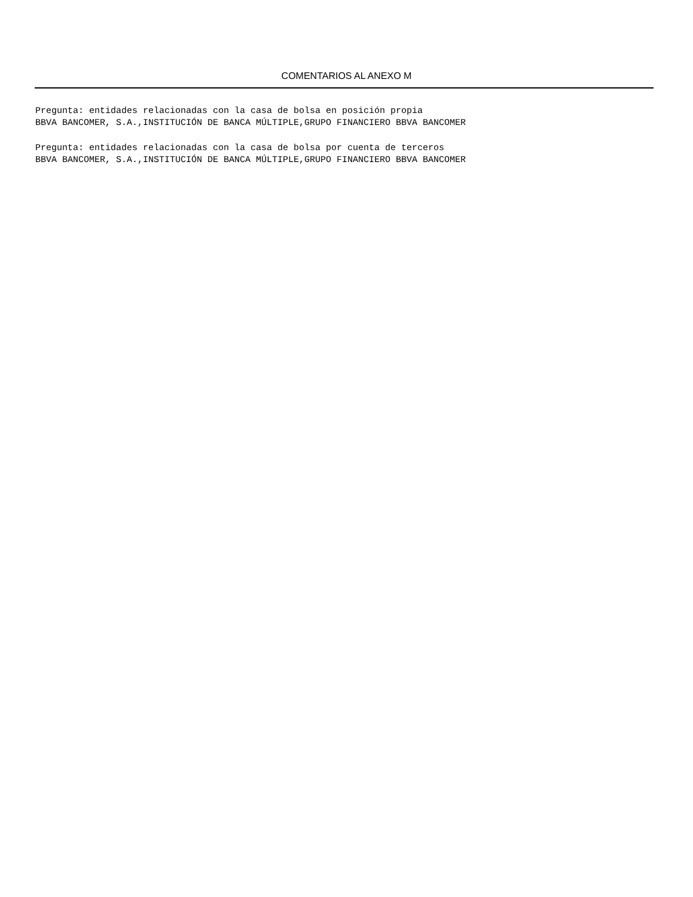COMENTARIOS AL ANEXO M
Pregunta: entidades relacionadas con la casa de bolsa en posición propia
BBVA BANCOMER, S.A.,INSTITUCIÓN DE BANCA MÚLTIPLE,GRUPO FINANCIERO BBVA BANCOMER
Pregunta: entidades relacionadas con la casa de bolsa por cuenta de terceros
BBVA BANCOMER, S.A.,INSTITUCIÓN DE BANCA MÚLTIPLE,GRUPO FINANCIERO BBVA BANCOMER